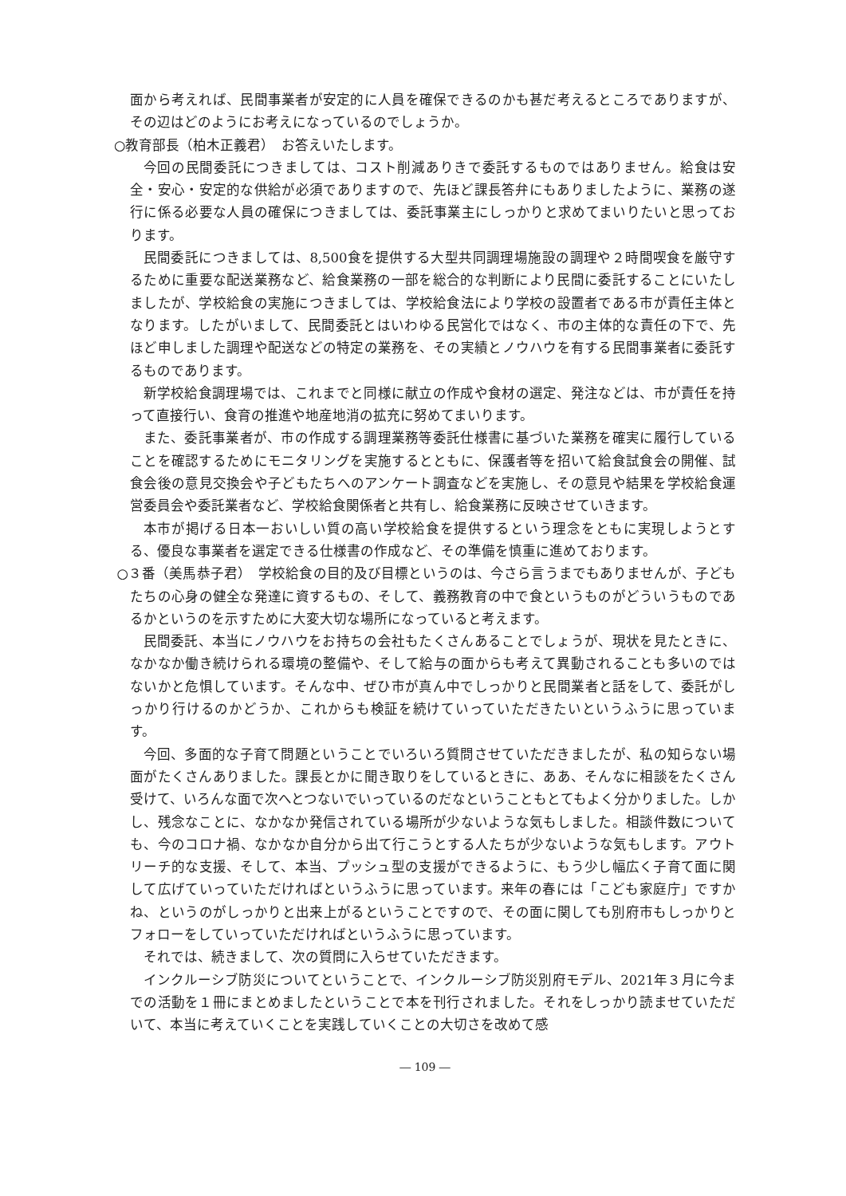面から考えれば、民間事業者が安定的に人員を確保できるのかも甚だ考えるところでありますが、その辺はどのようにお考えになっているのでしょうか。
○教育部長（柏木正義君）　お答えいたします。
今回の民間委託につきましては、コスト削減ありきで委託するものではありません。給食は安全・安心・安定的な供給が必須でありますので、先ほど課長答弁にもありましたように、業務の遂行に係る必要な人員の確保につきましては、委託事業主にしっかりと求めてまいりたいと思っております。
民間委託につきましては、8,500食を提供する大型共同調理場施設の調理や２時間喫食を厳守するために重要な配送業務など、給食業務の一部を総合的な判断により民間に委託することにいたしましたが、学校給食の実施につきましては、学校給食法により学校の設置者である市が責任主体となります。したがいまして、民間委託とはいわゆる民営化ではなく、市の主体的な責任の下で、先ほど申しました調理や配送などの特定の業務を、その実績とノウハウを有する民間事業者に委託するものであります。
新学校給食調理場では、これまでと同様に献立の作成や食材の選定、発注などは、市が責任を持って直接行い、食育の推進や地産地消の拡充に努めてまいります。
また、委託事業者が、市の作成する調理業務等委託仕様書に基づいた業務を確実に履行していることを確認するためにモニタリングを実施するとともに、保護者等を招いて給食試食会の開催、試食会後の意見交換会や子どもたちへのアンケート調査などを実施し、その意見や結果を学校給食運営委員会や委託業者など、学校給食関係者と共有し、給食業務に反映させていきます。
本市が掲げる日本一おいしい質の高い学校給食を提供するという理念をともに実現しようとする、優良な事業者を選定できる仕様書の作成など、その準備を慎重に進めております。
○３番（美馬恭子君）　学校給食の目的及び目標というのは、今さら言うまでもありませんが、子どもたちの心身の健全な発達に資するもの、そして、義務教育の中で食というものがどういうものであるかというのを示すために大変大切な場所になっていると考えます。
民間委託、本当にノウハウをお持ちの会社もたくさんあることでしょうが、現状を見たときに、なかなか働き続けられる環境の整備や、そして給与の面からも考えて異動されることも多いのではないかと危惧しています。そんな中、ぜひ市が真ん中でしっかりと民間業者と話をして、委託がしっかり行けるのかどうか、これからも検証を続けていっていただきたいというふうに思っています。
今回、多面的な子育て問題ということでいろいろ質問させていただきましたが、私の知らない場面がたくさんありました。課長とかに聞き取りをしているときに、ああ、そんなに相談をたくさん受けて、いろんな面で次へとつないでいっているのだなということもとてもよく分かりました。しかし、残念なことに、なかなか発信されている場所が少ないような気もしました。相談件数についても、今のコロナ禍、なかなか自分から出て行こうとする人たちが少ないような気もします。アウトリーチ的な支援、そして、本当、プッシュ型の支援ができるように、もう少し幅広く子育て面に関して広げていっていただければというふうに思っています。来年の春には「こども家庭庁」ですかね、というのがしっかりと出来上がるということですので、その面に関しても別府市もしっかりとフォローをしていっていただければというふうに思っています。
それでは、続きまして、次の質問に入らせていただきます。
インクルーシブ防災についてということで、インクルーシブ防災別府モデル、2021年３月に今までの活動を１冊にまとめましたということで本を刊行されました。それをしっかり読ませていただいて、本当に考えていくことを実践していくことの大切さを改めて感
― 109 ―